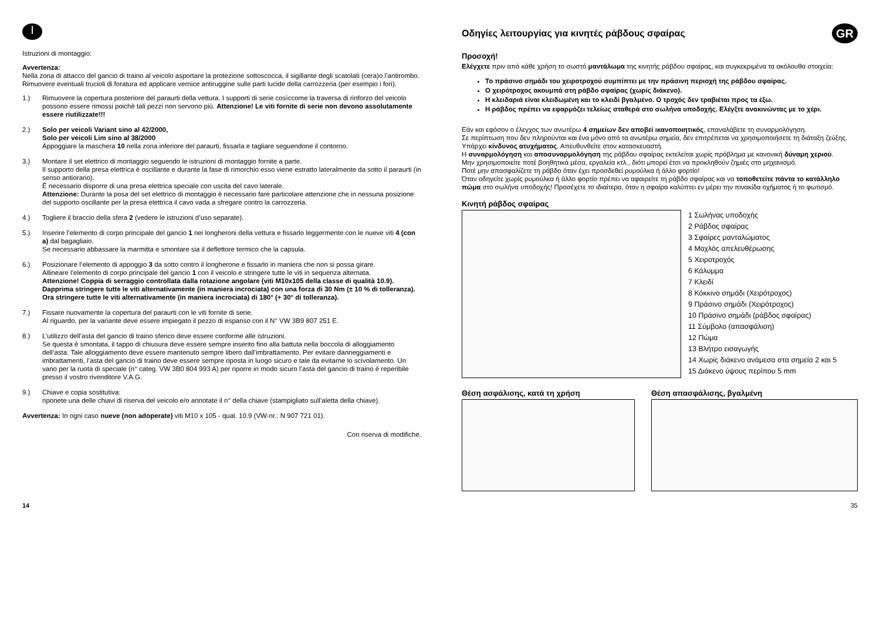I
Istruzioni di montaggio:
Avvertenza:
Nella zona di attacco del gancio di traino al veicolo asportare la protezione sottoscocca, il sigillante degli scatolati (cera)o l’antirombo. Rimuovere eventuali trucioli di foratura ed applicare vernice antiruggine sulle parti lucide della carrozzeria (per esempio i fori).
1.) Rimuovere la copertura posteriore del paraurti della vettura. I supporti di serie cosìccome la traversa di rinforzo del veicolo possono essere rimossi poichè tali pezzi non servono più. Attenzione! Le viti fornite di serie non devono assolutamente essere riutilizzate!!!
2.) Solo per veicoli Variant sino al 42/2000,
Solo per veicoli Lim sino al 38/2000
Appoggiare la maschera 10 nella zona inferiore del paraurti, fissarla e tagliare seguendone il contorno.
3.) Montare il set elettrico di montaggio seguendo le istruzioni di montaggio fornite a parte.
Il supporto della presa elettrica è oscillante e durante la fase di rimorchio esso viene estratto lateralmente da sotto il paraurti (in senso antiorario).
È necessario disporre di una presa elettrica speciale con uscita del cavo laterale.
Attenzione: Durante la posa del set elettrico di montaggio è necessario fare particolare attenzione che in nessuna posizione del supporto oscillante per la presa elettrica il cavo vada a sfregare contro la carrozzeria.
4.) Togliere il braccio della sfera 2 (vedere le istruzioni d’uso separate).
5.) Inserire l’elemento di corpo principale del gancio 1 nei longheroni della vettura e fissarlo leggermente con le nueve viti 4 (con a) dal bagagliaio.
Se necessario abbassare la marmitta e smontare sia il deflettore termico che la capsula.
6.) Posizionare l’elemento di appoggio 3 da sotto contro il longherone e fissarlo in maniera che non si possa girare.
Allineare l’elemento di corpo principale del gancio 1 con il veicolo e stringere tutte le viti in sequenza alternata.
Attenzione! Coppia di serraggio controllata dalla rotazione angolare (viti M10x105 della classe di qualità 10.9). Dapprima stringere tutte le viti alternativamente (in maniera incrociata) con una forza di 30 Nm (± 10 % di tolleranza). Ora stringere tutte le viti alternativamente (in maniera incrociata) di 180° (+ 30° di tolleranza).
7.) Fissare nuovamente la copertura del paraurti con le viti fornite di serie.
Al riguardo, per la variante deve essere impiegato il pezzo di espanso con il N° VW 3B9 807 251 E.
8.) L’utilizzo dell’asta del gancio di traino sferico deve essere conforme alle istruzioni.
Se questa è smontata, il tappo di chiusura deve essere sempre inserito fino alla battuta nella boccola di alloggiamento dell’asta. Tale alloggiamento deve essere mantenuto sempre libero dall’imbrattamento. Per evitare danneggiamenti e imbrattamenti, l’asta del gancio di traino deve essere sempre riposta in luogo sicuro e tale da evitarne lo scivolamento. Un vano per la ruota di speciale (n° categ. VW 3B0 804 993 A) per riporre in modo sicuro l’asta del gancio di traino è reperibile presso il vostro rivenditore V.A.G.
9.) Chiave e copia sostitutiva:
riponete una delle chiavi di riserva del veicolo e/o annotate il n° della chiave (stampigliato sull’aletta della chiave).
Avvertenza: In ogni caso nueve (non adoperate) viti M10 x 105 - qual. 10.9 (VW-nr.: N 907 721 01).
Con riserva di modifiche.
Οδηγίες λειτουργίας για κινητές ράβδους σφαίρας GR
Προσοχή!
Ελέγχετε πριν από κάθε χρήση το σωστό μαντάλωμα της κινητής ράβδου σφαίρας, και συγκεκριμένα τα ακόλουθα στοιχεία:
Το πράσινο σημάδι του χειροτροχού συμπίπτει με την πράσινη περιοχή της ράβδου σφαίρας.
Ο χειρότροχος ακουμπά στη ράβδο σφαίρας (χωρίς διάκενο).
Η κλειδαριά είναι κλειδωμένη και το κλειδί βγαλμένο. Ο τροχός δεν τραβιέται προς τα έξω.
Η ράβδος πρέπει να εφαρμόζει τελείως σταθερά στο σωλήνα υποδοχής. Ελέγξτε ανακινώντας με το χέρι.
Εάν και εφόσον ο έλεγχος των ανωτέρω 4 σημείων δεν αποβεί ικανοποιητικός, επαναλάβετε τη συναρμολόγηση.
Σε περίπτωση που δεν πληρούνται και ένα μόνο από τα ανωτέρω σημεία, δεν επιτρέπεται να χρησιμοποιήσετε τη διάταξη ζεύξης. Υπάρχει κίνδυνος ατυχήματος. Απευθυνθείτε στον κατασκευαστή.
Η συναρμολόγηση και αποσυναρμολόγηση της ράβδου σφαίρας εκτελείται χωρίς πρόβλημα με κανονική δύναμη χεριού.
Μην χρησιμοποιείτε ποτέ βοηθητικά μέσα, εργαλεία κτλ., διότι μπορεί έτσι να προκληθούν ζημιές στο μηχανισμό.
Ποτέ μην απασφαλίζετε τη ράβδο όταν έχει προσδεθεί ρυμούλκα ή άλλο φορτίο!
Όταν οδηγείτε χωρίς ρυμούλκα ή άλλο φορτίο πρέπει να αφαιρείτε τη ράβδο σφαίρας και να τοποθετείτε πάντα το κατάλληλο πώμα στο σωλήνα υποδοχής! Προσέχετε το ιδιαίτερα, όταν η σφαίρα καλύπτει εν μέρει την πινακίδα οχήματος ή το φωτισμό.
Κινητή ράβδος σφαίρας
1 Σωλήνας υποδοχής
2 Ράβδος σφαίρας
3 Σφαίρες μανταλώματος
4 Μοχλός απελευθέρωσης
5 Χειροτροχός
6 Κάλυμμα
7 Κλειδί
8 Κόκκινο σημάδι (Χειρότροχος)
9 Πράσινο σημάδι (Χειρότροχος)
10 Πράσινο σημάδι (ράβδος σφαίρας)
11 Σύμβολο (απασφάλιση)
12 Πώμα
13 Βλήτρο εισαγωγής
14 Χωρίς διάκενο ανάμεσα στα σημεία 2 και 5
15 Διάκενο ύψους περίπου 5 mm
Θέση ασφάλισης, κατά τη χρήση Θέση απασφάλισης, βγαλμένη
14 35